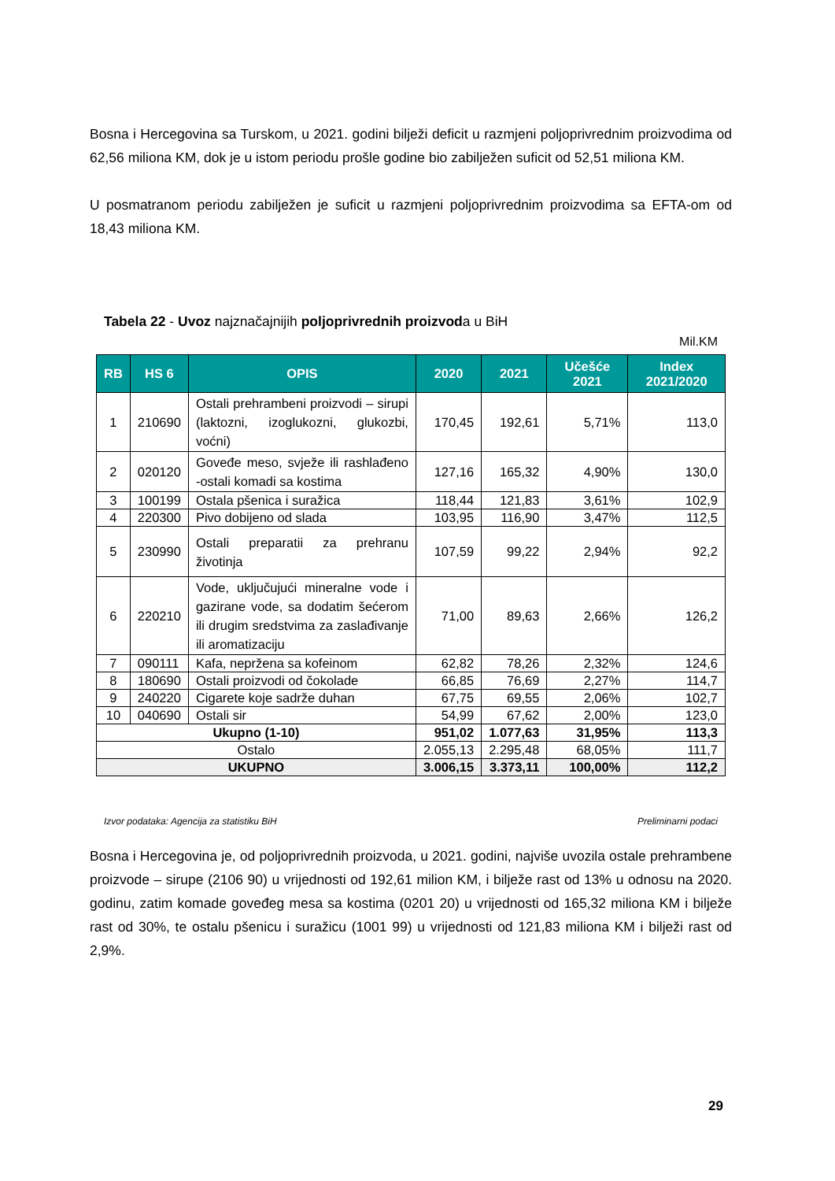Bosna i Hercegovina sa Turskom, u 2021. godini bilježi deficit u razmjeni poljoprivrednim proizvodima od 62,56 miliona KM, dok je u istom periodu prošle godine bio zabilježen suficit od 52,51 miliona KM.
U posmatranom periodu zabilježen je suficit u razmjeni poljoprivrednim proizvodima sa EFTA-om od 18,43 miliona KM.
Tabela 22 - Uvoz najznačajnijih poljoprivrednih proizvoda u BiH
Mil.KM
| RB | HS 6 | OPIS | 2020 | 2021 | Učešće 2021 | Index 2021/2020 |
| --- | --- | --- | --- | --- | --- | --- |
| 1 | 210690 | Ostali prehrambeni proizvodi – sirupi (laktozni, izoglukozni, glukozbi, voćni) | 170,45 | 192,61 | 5,71% | 113,0 |
| 2 | 020120 | Goveđe meso, svježe ili rashlađeno -ostali komadi sa kostima | 127,16 | 165,32 | 4,90% | 130,0 |
| 3 | 100199 | Ostala pšenica i suražica | 118,44 | 121,83 | 3,61% | 102,9 |
| 4 | 220300 | Pivo dobijeno od slada | 103,95 | 116,90 | 3,47% | 112,5 |
| 5 | 230990 | Ostali preparatii za prehranu životinja | 107,59 | 99,22 | 2,94% | 92,2 |
| 6 | 220210 | Vode, uključujući mineralne vode i gazirane vode, sa dodatim šećerom ili drugim sredstvima za zaslađivanje ili aromatizaciju | 71,00 | 89,63 | 2,66% | 126,2 |
| 7 | 090111 | Kafa, nepržena sa kofeinom | 62,82 | 78,26 | 2,32% | 124,6 |
| 8 | 180690 | Ostali proizvodi od čokolade | 66,85 | 76,69 | 2,27% | 114,7 |
| 9 | 240220 | Cigarete koje sadrže duhan | 67,75 | 69,55 | 2,06% | 102,7 |
| 10 | 040690 | Ostali sir | 54,99 | 67,62 | 2,00% | 123,0 |
| Ukupno (1-10) | | | 951,02 | 1.077,63 | 31,95% | 113,3 |
| Ostalo | | | 2.055,13 | 2.295,48 | 68,05% | 111,7 |
| UKUPNO | | | 3.006,15 | 3.373,11 | 100,00% | 112,2 |
Izvor podataka: Agencija za statistiku BiH Preliminarni podaci
Bosna i Hercegovina je, od poljoprivrednih proizvoda, u 2021. godini, najviše uvozila ostale prehrambene proizvode – sirupe (2106 90) u vrijednosti od 192,61 milion KM, i bilježe rast od 13% u odnosu na 2020. godinu, zatim komade goveđeg mesa sa kostima (0201 20) u vrijednosti od 165,32 miliona KM i bilježe rast od 30%, te ostalu pšenicu i suražicu (1001 99) u vrijednosti od 121,83 miliona KM i bilježi rast od 2,9%.
29